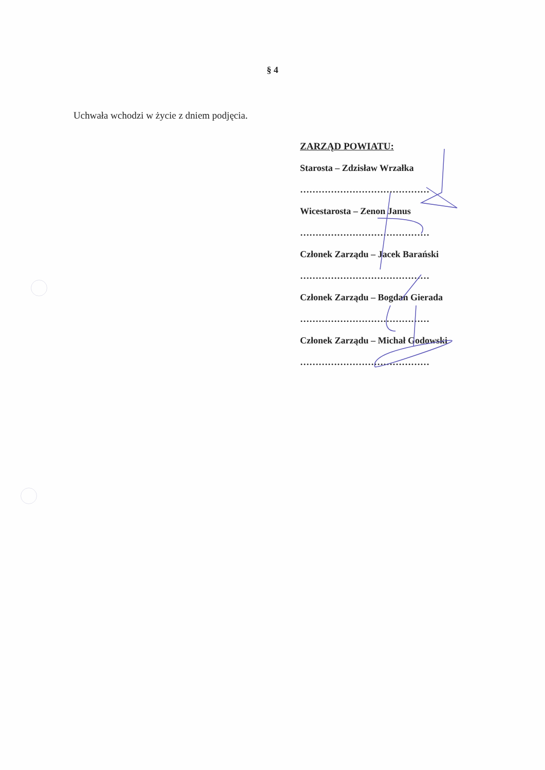§ 4
Uchwała wchodzi w życie z dniem podjęcia.
ZARZĄD POWIATU:
Starosta – Zdzisław Wrzałka
……………………………………
Wicestarosta – Zenon Janus
……………………………………
Członek Zarządu – Jacek Barański
……………………………………
Członek Zarządu – Bogdan Gierada
……………………………………
Członek Zarządu – Michał Godowski
……………………………………